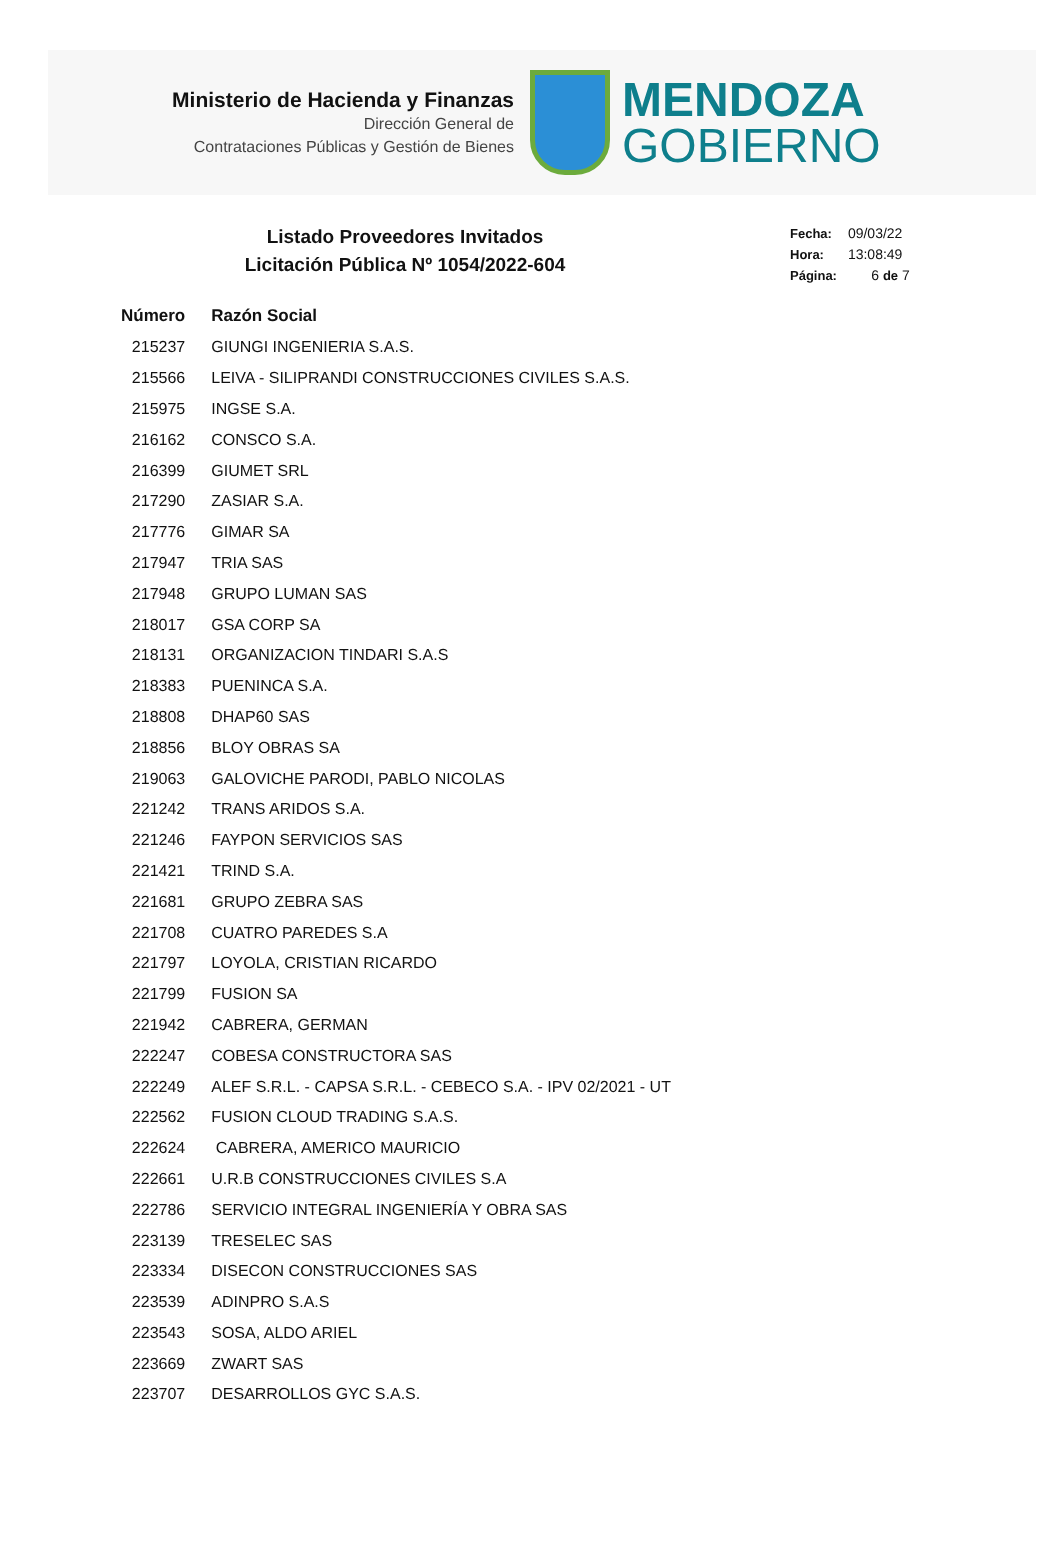Ministerio de Hacienda y Finanzas
Dirección General de
Contrataciones Públicas y Gestión de Bienes
MENDOZA
GOBIERNO
Listado Proveedores Invitados
Licitación Pública Nº 1054/2022-604
Fecha: 09/03/22
Hora: 13:08:49
Página: 6 de 7
| Número | Razón Social |
| --- | --- |
| 215237 | GIUNGI INGENIERIA S.A.S. |
| 215566 | LEIVA - SILIPRANDI CONSTRUCCIONES CIVILES S.A.S. |
| 215975 | INGSE S.A. |
| 216162 | CONSCO S.A. |
| 216399 | GIUMET SRL |
| 217290 | ZASIAR S.A. |
| 217776 | GIMAR SA |
| 217947 | TRIA SAS |
| 217948 | GRUPO LUMAN SAS |
| 218017 | GSA CORP SA |
| 218131 | ORGANIZACION TINDARI S.A.S |
| 218383 | PUENINCA S.A. |
| 218808 | DHAP60 SAS |
| 218856 | BLOY OBRAS SA |
| 219063 | GALOVICHE PARODI, PABLO NICOLAS |
| 221242 | TRANS ARIDOS S.A. |
| 221246 | FAYPON SERVICIOS SAS |
| 221421 | TRIND S.A. |
| 221681 | GRUPO ZEBRA SAS |
| 221708 | CUATRO PAREDES S.A |
| 221797 | LOYOLA, CRISTIAN RICARDO |
| 221799 | FUSION SA |
| 221942 | CABRERA, GERMAN |
| 222247 | COBESA CONSTRUCTORA SAS |
| 222249 | ALEF S.R.L. - CAPSA S.R.L. - CEBECO S.A. - IPV 02/2021 - UT |
| 222562 | FUSION CLOUD TRADING S.A.S. |
| 222624 | CABRERA, AMERICO MAURICIO |
| 222661 | U.R.B CONSTRUCCIONES CIVILES S.A |
| 222786 | SERVICIO INTEGRAL INGENIERÍA Y OBRA SAS |
| 223139 | TRESELEC SAS |
| 223334 | DISECON CONSTRUCCIONES SAS |
| 223539 | ADINPRO S.A.S |
| 223543 | SOSA, ALDO ARIEL |
| 223669 | ZWART SAS |
| 223707 | DESARROLLOS GYC S.A.S. |